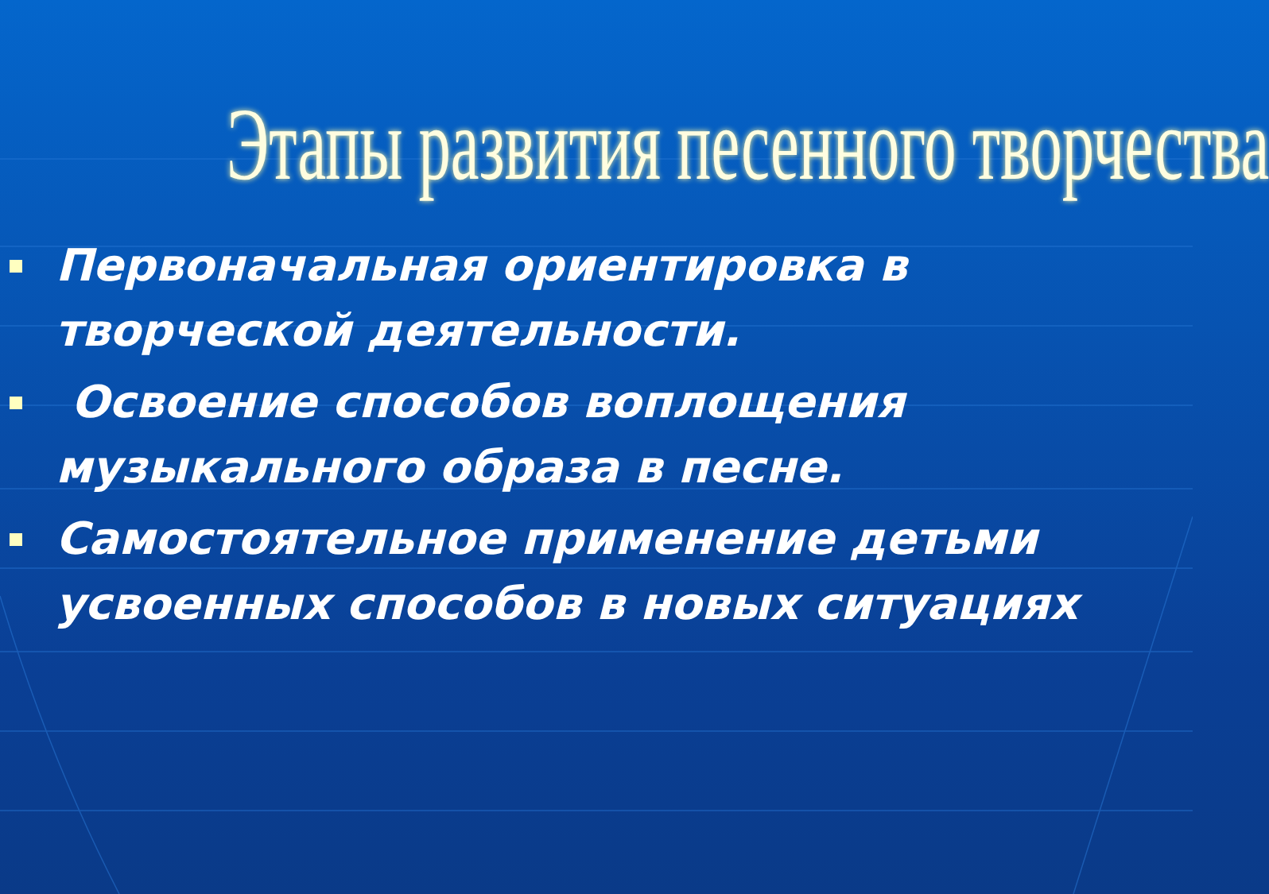Этапы развития песенного творчества
Первоначальная ориентировка в творческой деятельности.
Освоение способов воплощения музыкального образа в песне.
Самостоятельное применение детьми усвоенных способов в новых ситуациях